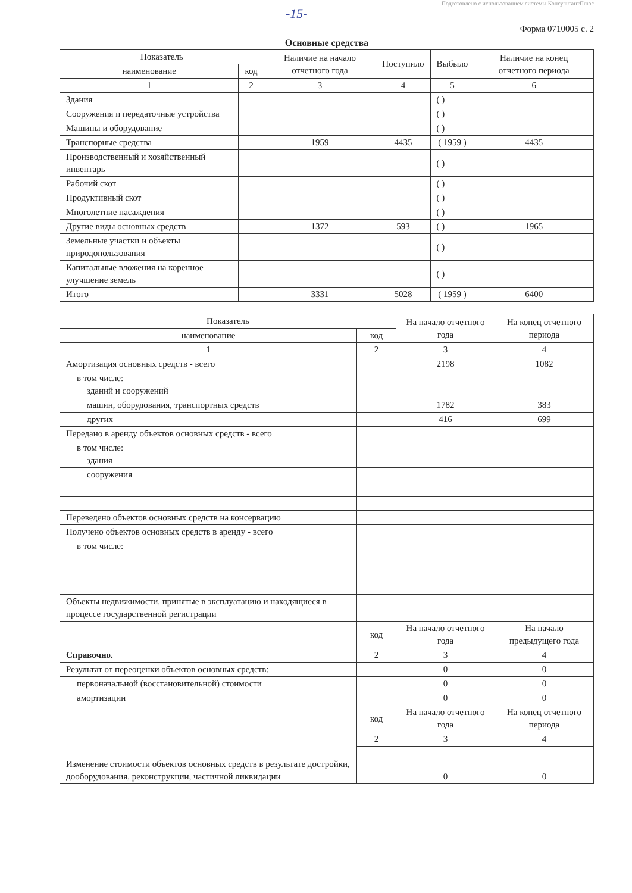Подготовлено с использованием системы КонсультантПлюс
-15-
Форма 0710005 с. 2
Основные средства
| Показатель | | Наличие на начало отчетного года | Поступило | Выбыло | Наличие на конец отчетного периода |
| --- | --- | --- | --- | --- | --- |
| наименование | код | | | | |
| 1 | 2 | 3 | 4 | 5 | 6 |
| Здания | | | | ( ) | |
| Сооружения и передаточные устройства | | | | ( ) | |
| Машины и оборудование | | | | ( ) | |
| Транспорные средства | | 1959 | 4435 | ( 1959 ) | 4435 |
| Производственный и хозяйственный инвентарь | | | | ( ) | |
| Рабочий скот | | | | ( ) | |
| Продуктивный скот | | | | ( ) | |
| Многолетние насаждения | | | | ( ) | |
| Другие виды основных средств | | 1372 | 593 | ( ) | 1965 |
| Земельные участки и объекты природопользования | | | | ( ) | |
| Капитальные вложения на коренное улучшение земель | | | | ( ) | |
| Итого | | 3331 | 5028 | ( 1959 ) | 6400 |
| Показатель | | На начало отчетного года | На конец отчетного периода |
| --- | --- | --- | --- |
| наименование | код | | |
| 1 | 2 | 3 | 4 |
| Амортизация основных средств - всего | | 2198 | 1082 |
| в том числе: зданий и сооружений | | | |
| машин, оборудования, транспортных средств | | 1782 | 383 |
| других | | 416 | 699 |
| Передано в аренду объектов основных средств - всего | | | |
| в том числе: здания | | | |
| сооружения | | | |
| Переведено объектов основных средств на консервацию | | | |
| Получено объектов основных средств в аренду - всего | | | |
| в том числе: | | | |
| Объекты недвижимости, принятые в эксплуатацию и находящиеся в процессе государственной регистрации | | | |
| Справочно. | код | На начало отчетного года | На начало предыдущего года |
| | 2 | 3 | 4 |
| Результат от переоценки объектов основных средств: | | 0 | 0 |
| первоначальной (восстановительной) стоимости | | 0 | 0 |
| амортизации | | 0 | 0 |
| Изменение стоимости объектов основных средств в результате достройки, дооборудования, реконструкции, частичной ликвидации | код | На начало отчетного года | На конец отчетного периода |
| | 2 | 3 | 4 |
| | | 0 | 0 |